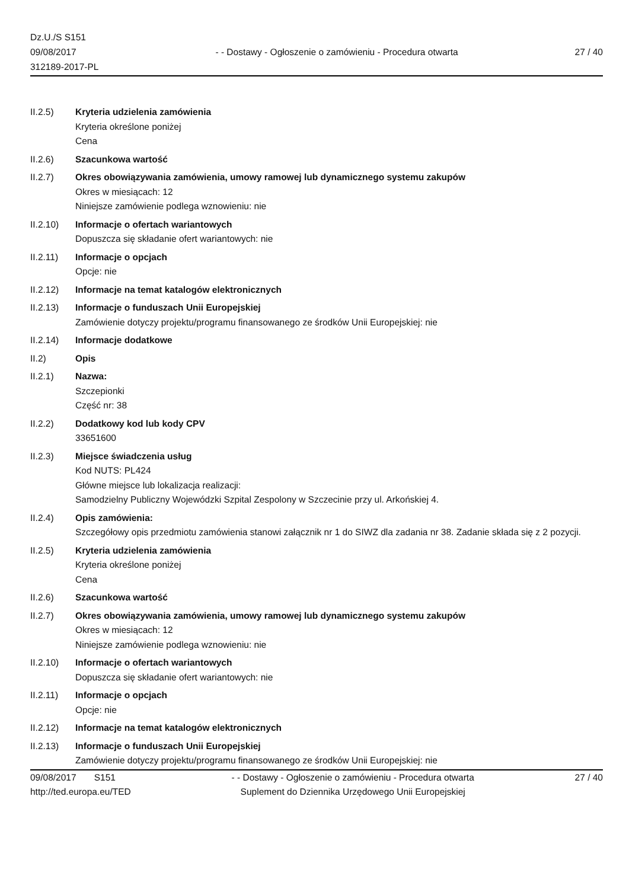Dz.U./S S151
09/08/2017
312189-2017-PL
- - Dostawy - Ogłoszenie o zamówieniu - Procedura otwarta
27 / 40
II.2.5) Kryteria udzielenia zamówienia
Kryteria określone poniżej
Cena
II.2.6) Szacunkowa wartość
II.2.7) Okres obowiązywania zamówienia, umowy ramowej lub dynamicznego systemu zakupów
Okres w miesiącach: 12
Niniejsze zamówienie podlega wznowieniu: nie
II.2.10) Informacje o ofertach wariantowych
Dopuszcza się składanie ofert wariantowych: nie
II.2.11) Informacje o opcjach
Opcje: nie
II.2.12) Informacje na temat katalogów elektronicznych
II.2.13) Informacje o funduszach Unii Europejskiej
Zamówienie dotyczy projektu/programu finansowanego ze środków Unii Europejskiej: nie
II.2.14) Informacje dodatkowe
II.2) Opis
II.2.1) Nazwa:
Szczepionki
Część nr: 38
II.2.2) Dodatkowy kod lub kody CPV
33651600
II.2.3) Miejsce świadczenia usług
Kod NUTS: PL424
Główne miejsce lub lokalizacja realizacji:
Samodzielny Publiczny Wojewódzki Szpital Zespolony w Szczecinie przy ul. Arkońskiej 4.
II.2.4) Opis zamówienia:
Szczegółowy opis przedmiotu zamówienia stanowi załącznik nr 1 do SIWZ dla zadania nr 38. Zadanie składa się z 2 pozycji.
II.2.5) Kryteria udzielenia zamówienia
Kryteria określone poniżej
Cena
II.2.6) Szacunkowa wartość
II.2.7) Okres obowiązywania zamówienia, umowy ramowej lub dynamicznego systemu zakupów
Okres w miesiącach: 12
Niniejsze zamówienie podlega wznowieniu: nie
II.2.10) Informacje o ofertach wariantowych
Dopuszcza się składanie ofert wariantowych: nie
II.2.11) Informacje o opcjach
Opcje: nie
II.2.12) Informacje na temat katalogów elektronicznych
II.2.13) Informacje o funduszach Unii Europejskiej
Zamówienie dotyczy projektu/programu finansowanego ze środków Unii Europejskiej: nie
09/08/2017 S151
http://ted.europa.eu/TED
- - Dostawy - Ogłoszenie o zamówieniu - Procedura otwarta
Suplement do Dziennika Urzędowego Unii Europejskiej
27 / 40